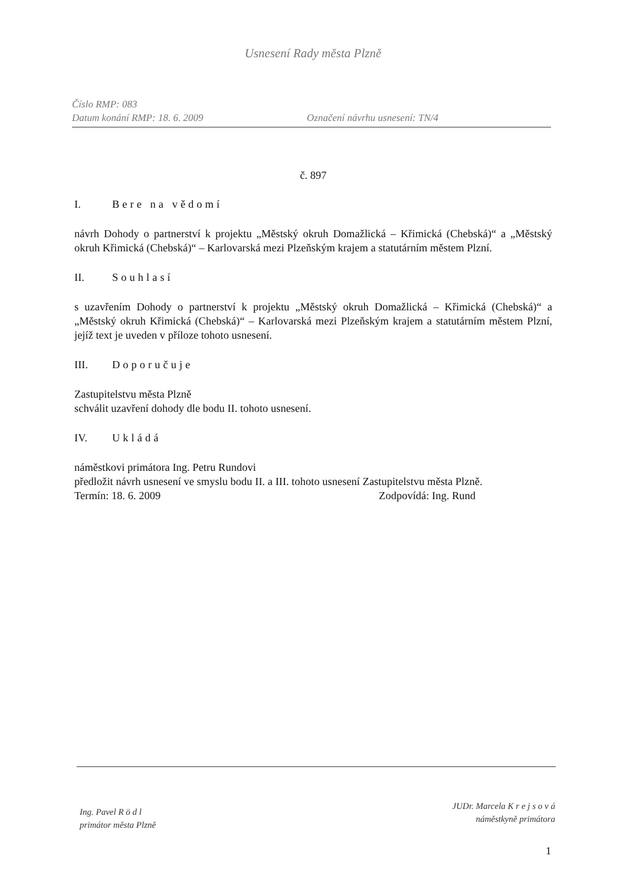Usnesení Rady města Plzně
Číslo RMP: 083
Datum konání RMP: 18. 6. 2009
Označení návrhu usnesení: TN/4
č. 897
I. Bere na vědomí
návrh Dohody o partnerství k projektu „Městský okruh Domažlická – Křimická (Chebská)“ a „Městský okruh Křimická (Chebská)“ – Karlovarská mezi Plzeňským krajem a statutárním městem Plzní.
II. Souhlasí
s uzavřením Dohody o partnerství k projektu „Městský okruh Domažlická – Křimická (Chebská)“ a „Městský okruh Křimická (Chebská)“ – Karlovarská mezi Plzeňským krajem a statutárním městem Plzní, jejíž text je uveden v příloze tohoto usnesení.
III. Doporučuje
Zastupitelstvu města Plzně
schválit uzavření dohody dle bodu II. tohoto usnesení.
IV. Ukládá
náměstkovi primátora Ing. Petru Rundovi
předložit návrh usnesení ve smyslu bodu II. a III. tohoto usnesení Zastupitelstvu města Plzně.
Termín: 18. 6. 2009 Zodpovídá: Ing. Rund
Ing. Pavel R ö d l
primátor města Plzně
JUDr. Marcela K r e j s o v á
náměstkyně primátora
1